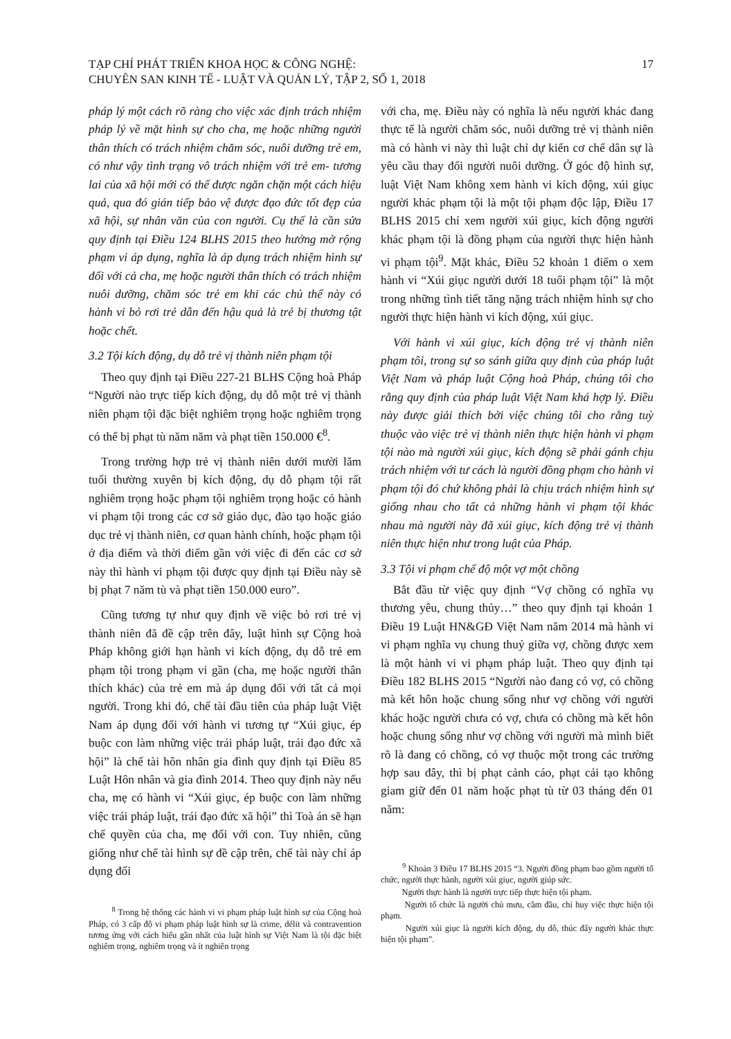TẠP CHÍ PHÁT TRIỂN KHOA HỌC & CÔNG NGHỆ:
CHUYÊN SAN KINH TẾ - LUẬT VÀ QUẢN LÝ, TẬP 2, SỐ 1, 2018
17
pháp lý một cách rõ ràng cho việc xác định trách nhiệm pháp lý về mặt hình sự cho cha, mẹ hoặc những người thân thích có trách nhiệm chăm sóc, nuôi dưỡng trẻ em, có như vậy tình trạng vô trách nhiệm với trẻ em- tương lai của xã hội mới có thể được ngăn chặn một cách hiệu quả, qua đó gián tiếp bảo vệ được đạo đức tốt đẹp của xã hội, sự nhân văn của con người. Cụ thể là cần sửa quy định tại Điều 124 BLHS 2015 theo hướng mở rộng phạm vi áp dụng, nghĩa là áp dụng trách nhiệm hình sự đối với cả cha, mẹ hoặc người thân thích có trách nhiệm nuôi dưỡng, chăm sóc trẻ em khi các chủ thể này có hành vi bỏ rơi trẻ dẫn đến hậu quả là trẻ bị thương tật hoặc chết.
3.2 Tội kích động, dụ dỗ trẻ vị thành niên phạm tội
Theo quy định tại Điều 227-21 BLHS Cộng hoà Pháp “Người nào trực tiếp kích động, dụ dỗ một trẻ vị thành niên phạm tội đặc biệt nghiêm trọng hoặc nghiêm trọng có thể bị phạt tù năm năm và phạt tiền 150.000 €<sup>8</sup>.
Trong trường hợp trẻ vị thành niên dưới mười lăm tuổi thường xuyên bị kích động, dụ dỗ phạm tội rất nghiêm trọng hoặc phạm tội nghiêm trọng hoặc có hành vi phạm tội trong các cơ sở giáo dục, đào tạo hoặc giáo dục trẻ vị thành niên, cơ quan hành chính, hoặc phạm tội ở địa điểm và thời điểm gần với việc đi đến các cơ sở này thì hành vi phạm tội được quy định tại Điều này sẽ bị phạt 7 năm tù và phạt tiền 150.000 euro”.
Cũng tương tự như quy định về việc bỏ rơi trẻ vị thành niên đã đề cập trên đây, luật hình sự Cộng hoà Pháp không giới hạn hành vi kích động, dụ dỗ trẻ em phạm tội trong phạm vi gần (cha, mẹ hoặc người thân thích khác) của trẻ em mà áp dụng đối với tất cả mọi người. Trong khi đó, chế tài đầu tiên của pháp luật Việt Nam áp dụng đối với hành vi tương tự “Xúi giục, ép buộc con làm những việc trái pháp luật, trái đạo đức xã hội” là chế tài hôn nhân gia đình quy định tại Điều 85 Luật Hôn nhân và gia đình 2014. Theo quy định này nếu cha, mẹ có hành vi “Xúi giục, ép buộc con làm những việc trái pháp luật, trái đạo đức xã hội” thì Toà án sẽ hạn chế quyền của cha, mẹ đối với con. Tuy nhiên, cũng giống như chế tài hình sự đề cập trên, chế tài này chỉ áp dụng đối
<sup>8</sup> Trong hệ thống các hành vi vi phạm pháp luật hình sự của Cộng hoà Pháp, có 3 cấp độ vi phạm pháp luật hình sự là crime, délit và contravention tương ứng với cách hiểu gần nhất của luật hình sự Việt Nam là tội đặc biệt nghiêm trọng, nghiêm trọng và ít nghiên trọng
với cha, mẹ. Điều này có nghĩa là nếu người khác đang thực tế là người chăm sóc, nuôi dưỡng trẻ vị thành niên mà có hành vi này thì luật chỉ dự kiến cơ chế dân sự là yêu cầu thay đổi người nuôi dưỡng. Ở góc độ hình sự, luật Việt Nam không xem hành vi kích động, xúi giục người khác phạm tội là một tội phạm độc lập, Điều 17 BLHS 2015 chỉ xem người xúi giục, kích động người khác phạm tội là đồng phạm của người thực hiện hành vi phạm tội<sup>9</sup>. Mặt khác, Điều 52 khoản 1 điểm o xem hành vi “Xúi giục người dưới 18 tuổi phạm tội” là một trong những tình tiết tăng nặng trách nhiệm hình sự cho người thực hiện hành vi kích động, xúi giục.
Với hành vi xúi giục, kích động trẻ vị thành niên phạm tôi, trong sự so sánh giữa quy định của pháp luật Việt Nam và pháp luật Cộng hoà Pháp, chúng tôi cho rằng quy định của pháp luật Việt Nam khá hợp lý. Điều này được giải thích bởi việc chúng tôi cho rằng tuỳ thuộc vào việc trẻ vị thành niên thực hiện hành vi phạm tội nào mà người xúi giục, kích động sẽ phải gánh chịu trách nhiệm với tư cách là người đồng phạm cho hành vi phạm tội đó chứ không phải là chịu trách nhiệm hình sự giống nhau cho tất cả những hành vi phạm tội khác nhau mà người này đã xúi giục, kích động trẻ vị thành niên thực hiện như trong luật của Pháp.
3.3 Tội vi phạm chế độ một vợ một chồng
Bắt đầu từ việc quy định “Vợ chồng có nghĩa vụ thương yêu, chung thủy…” theo quy định tại khoản 1 Điều 19 Luật HN&GĐ Việt Nam năm 2014 mà hành vi vi phạm nghĩa vụ chung thuỷ giữa vợ, chồng được xem là một hành vi vi phạm pháp luật. Theo quy định tại Điều 182 BLHS 2015 “Người nào đang có vợ, có chồng mà kết hôn hoặc chung sống như vợ chồng với người khác hoặc người chưa có vợ, chưa có chồng mà kết hôn hoặc chung sống như vợ chồng với người mà mình biết rõ là đang có chồng, có vợ thuộc một trong các trường hợp sau đây, thì bị phạt cảnh cáo, phạt cải tạo không giam giữ đến 01 năm hoặc phạt tù từ 03 tháng đến 01 năm:
<sup>9</sup> Khoản 3 Điều 17 BLHS 2015 “3. Người đồng phạm bao gồm người tổ chức, người thực hành, người xúi giục, người giúp sức.
Người thực hành là người trực tiếp thực hiện tội phạm.
Người tổ chức là người chủ mưu, cầm đầu, chỉ huy việc thực hiện tội phạm.
Người xúi giục là người kích động, dụ dỗ, thúc đẩy người khác thực hiện tội phạm”.